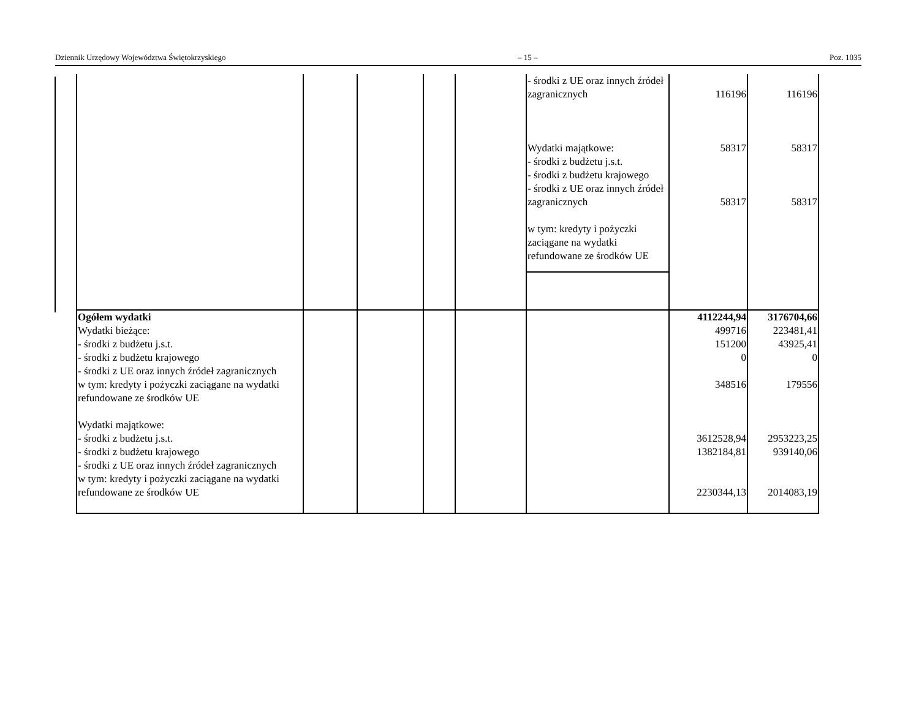Dziennik Urzędowy Województwa Świętokrzyskiego – 15 – Poz. 1035
| | | | | | - środki z UE oraz innych źródeł zagranicznych Wydatki majątkowe: - środki z budżetu j.s.t. - środki z budżetu krajowego - środki z UE oraz innych źródeł zagranicznych w tym: kredyty i pożyczki zaciągane na wydatki refundowane ze środków UE | 116196 58317 58317 | 116196 58317 58317 |
| Ogółem wydatki Wydatki bieżące: - środki z budżetu j.s.t. - środki z budżetu krajowego - środki z UE oraz innych źródeł zagranicznych w tym: kredyty i pożyczki zaciągane na wydatki refundowane ze środków UE Wydatki majątkowe: - środki z budżetu j.s.t. - środki z budżetu krajowego - środki z UE oraz innych źródeł zagranicznych w tym: kredyty i pożyczki zaciągane na wydatki refundowane ze środków UE | | | | | | 4112244,94 499716 151200 0 348516 3612528,94 1382184,81 2230344,13 | 3176704,66 223481,41 43925,41 0 179556 2953223,25 939140,06 2014083,19 |